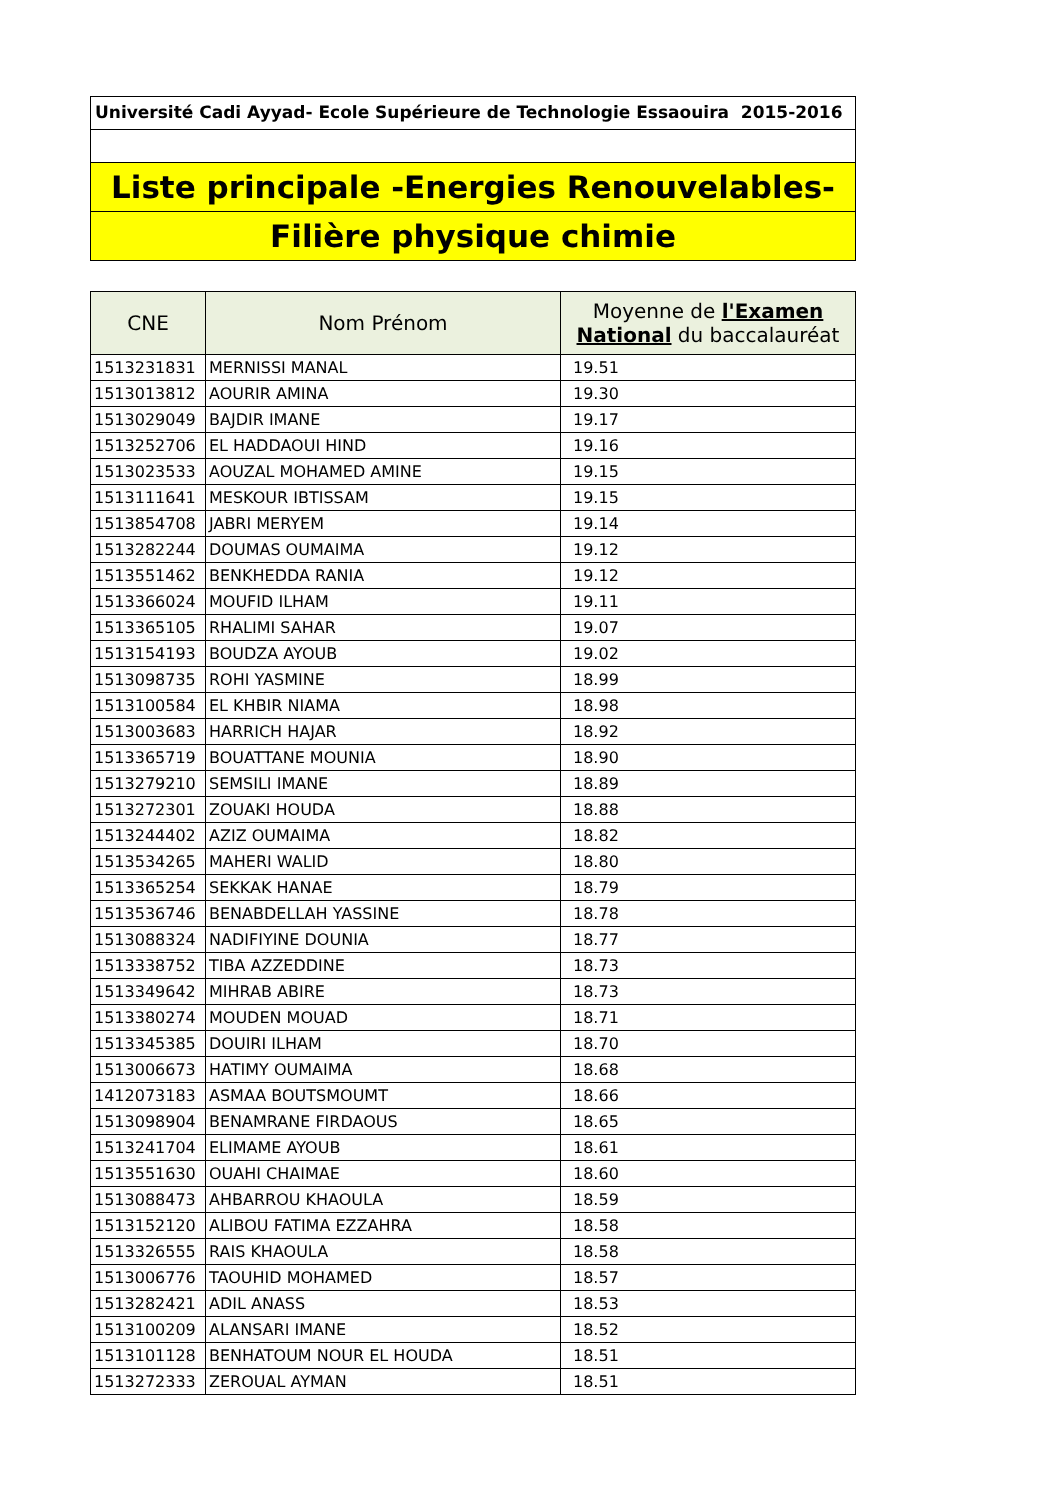Université Cadi Ayyad- Ecole Supérieure de Technologie Essaouira 2015-2016
Liste principale -Energies Renouvelables-
Filière physique chimie
| CNE | Nom Prénom | Moyenne de l'Examen National du baccalauréat |
| --- | --- | --- |
| 1513231831 | MERNISSI MANAL | 19.51 |
| 1513013812 | AOURIR AMINA | 19.30 |
| 1513029049 | BAJDIR IMANE | 19.17 |
| 1513252706 | EL HADDAOUI HIND | 19.16 |
| 1513023533 | AOUZAL MOHAMED AMINE | 19.15 |
| 1513111641 | MESKOUR IBTISSAM | 19.15 |
| 1513854708 | JABRI MERYEM | 19.14 |
| 1513282244 | DOUMAS OUMAIMA | 19.12 |
| 1513551462 | BENKHEDDA RANIA | 19.12 |
| 1513366024 | MOUFID ILHAM | 19.11 |
| 1513365105 | RHALIMI SAHAR | 19.07 |
| 1513154193 | BOUDZA AYOUB | 19.02 |
| 1513098735 | ROHI YASMINE | 18.99 |
| 1513100584 | EL KHBIR NIAMA | 18.98 |
| 1513003683 | HARRICH HAJAR | 18.92 |
| 1513365719 | BOUATTANE MOUNIA | 18.90 |
| 1513279210 | SEMSILI IMANE | 18.89 |
| 1513272301 | ZOUAKI HOUDA | 18.88 |
| 1513244402 | AZIZ OUMAIMA | 18.82 |
| 1513534265 | MAHERI WALID | 18.80 |
| 1513365254 | SEKKAK HANAE | 18.79 |
| 1513536746 | BENABDELLAH YASSINE | 18.78 |
| 1513088324 | NADIFIYINE DOUNIA | 18.77 |
| 1513338752 | TIBA AZZEDDINE | 18.73 |
| 1513349642 | MIHRAB ABIRE | 18.73 |
| 1513380274 | MOUDEN MOUAD | 18.71 |
| 1513345385 | DOUIRI ILHAM | 18.70 |
| 1513006673 | HATIMY OUMAIMA | 18.68 |
| 1412073183 | ASMAA BOUTSMOUMT | 18.66 |
| 1513098904 | BENAMRANE FIRDAOUS | 18.65 |
| 1513241704 | ELIMAME AYOUB | 18.61 |
| 1513551630 | OUAHI CHAIMAE | 18.60 |
| 1513088473 | AHBARROU KHAOULA | 18.59 |
| 1513152120 | ALIBOU FATIMA EZZAHRA | 18.58 |
| 1513326555 | RAIS KHAOULA | 18.58 |
| 1513006776 | TAOUHID MOHAMED | 18.57 |
| 1513282421 | ADIL ANASS | 18.53 |
| 1513100209 | ALANSARI IMANE | 18.52 |
| 1513101128 | BENHATOUM NOUR EL HOUDA | 18.51 |
| 1513272333 | ZEROUAL AYMAN | 18.51 |